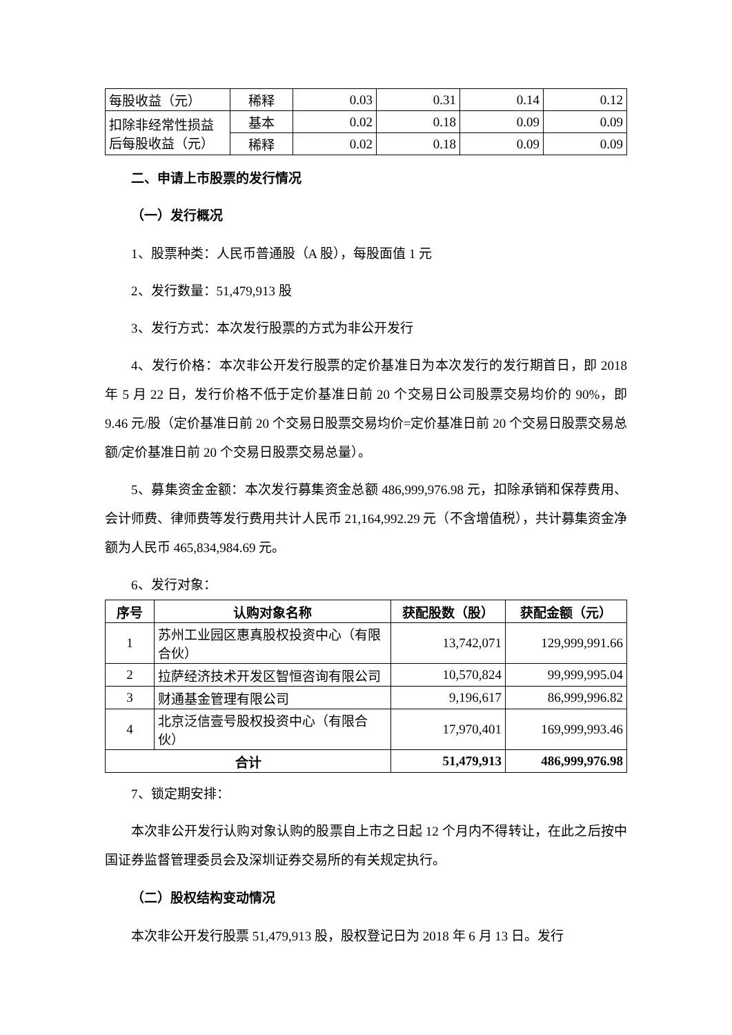| 每股收益（元） | 稀释 | 0.03 | 0.31 | 0.14 | 0.12 |
| 扣除非经常性损益后每股收益（元） | 基本 | 0.02 | 0.18 | 0.09 | 0.09 |
| | 稀释 | 0.02 | 0.18 | 0.09 | 0.09 |
二、申请上市股票的发行情况
（一）发行概况
1、股票种类：人民币普通股（A 股），每股面值 1 元
2、发行数量：51,479,913 股
3、发行方式：本次发行股票的方式为非公开发行
4、发行价格：本次非公开发行股票的定价基准日为本次发行的发行期首日，即 2018 年 5 月 22 日，发行价格不低于定价基准日前 20 个交易日公司股票交易均价的 90%，即 9.46 元/股（定价基准日前 20 个交易日股票交易均价=定价基准日前 20 个交易日股票交易总额/定价基准日前 20 个交易日股票交易总量）。
5、募集资金金额：本次发行募集资金总额 486,999,976.98 元，扣除承销和保荐费用、会计师费、律师费等发行费用共计人民币 21,164,992.29 元（不含增值税），共计募集资金净额为人民币 465,834,984.69 元。
6、发行对象：
| 序号 | 认购对象名称 | 获配股数（股） | 获配金额（元） |
| --- | --- | --- | --- |
| 1 | 苏州工业园区惠真股权投资中心（有限合伙） | 13,742,071 | 129,999,991.66 |
| 2 | 拉萨经济技术开发区智恒咨询有限公司 | 10,570,824 | 99,999,995.04 |
| 3 | 财通基金管理有限公司 | 9,196,617 | 86,999,996.82 |
| 4 | 北京泛信壹号股权投资中心（有限合伙） | 17,970,401 | 169,999,993.46 |
| 合计 | | 51,479,913 | 486,999,976.98 |
7、锁定期安排：
本次非公开发行认购对象认购的股票自上市之日起 12 个月内不得转让，在此之后按中国证券监督管理委员会及深圳证券交易所的有关规定执行。
（二）股权结构变动情况
本次非公开发行股票 51,479,913 股，股权登记日为 2018 年 6 月 13 日。发行